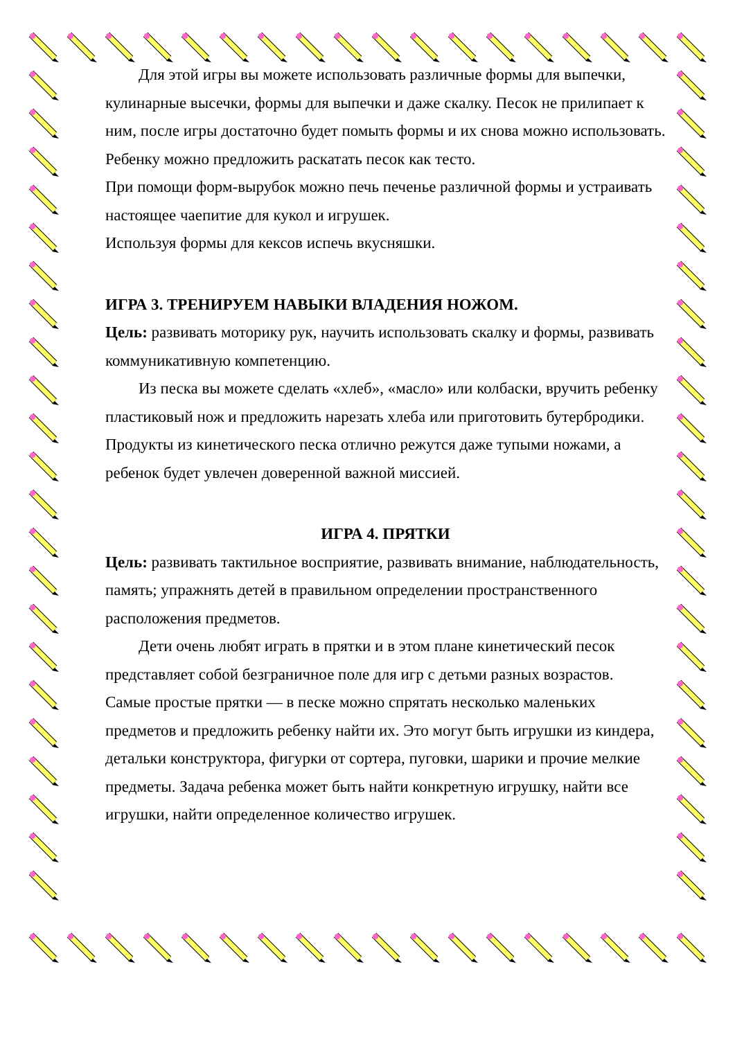Для этой игры вы можете использовать различные формы для выпечки, кулинарные высечки, формы для выпечки и даже скалку. Песок не прилипает к ним, после игры достаточно будет помыть формы и их снова можно использовать. Ребенку можно предложить раскатать песок как тесто.
При помощи форм-вырубок можно печь печенье различной формы и устраивать настоящее чаепитие для кукол и игрушек.
Используя формы для кексов испечь вкусняшки.
ИГРА 3. ТРЕНИРУЕМ НАВЫКИ ВЛАДЕНИЯ НОЖОМ.
Цель: развивать моторику рук, научить использовать скалку и формы, развивать коммуникативную компетенцию.
Из песка вы можете сделать «хлеб», «масло» или колбаски, вручить ребенку пластиковый нож и предложить нарезать хлеба или приготовить бутербродики.
Продукты из кинетического песка отлично режутся даже тупыми ножами, а ребенок будет увлечен доверенной важной миссией.
ИГРА 4. ПРЯТКИ
Цель: развивать тактильное восприятие, развивать внимание, наблюдательность, память; упражнять детей в правильном определении пространственного расположения предметов.
Дети очень любят играть в прятки и в этом плане кинетический песок представляет собой безграничное поле для игр с детьми разных возрастов.
Самые простые прятки — в песке можно спрятать несколько маленьких предметов и предложить ребенку найти их. Это могут быть игрушки из киндера, детальки конструктора, фигурки от сортера, пуговки, шарики и прочие мелкие предметы. Задача ребенка может быть найти конкретную игрушку, найти все игрушки, найти определенное количество игрушек.